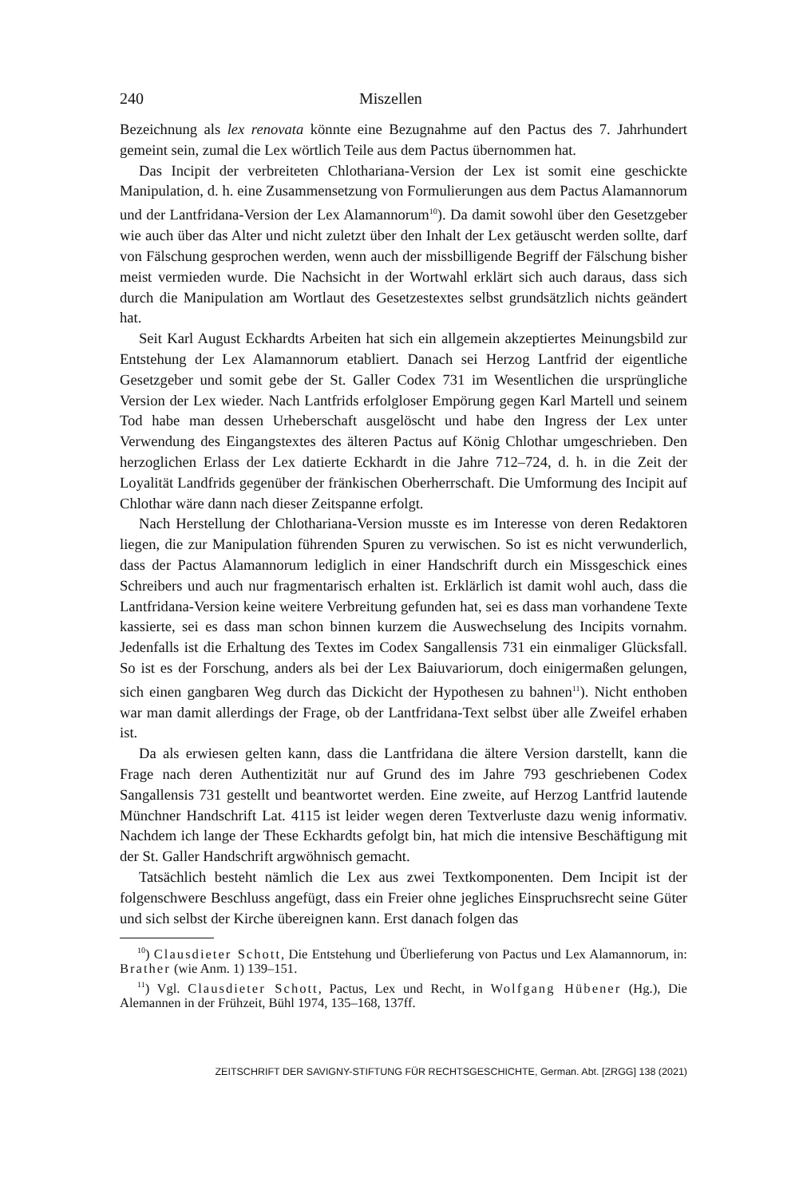240 Miszellen
Bezeichnung als lex renovata könnte eine Bezugnahme auf den Pactus des 7. Jahrhundert gemeint sein, zumal die Lex wörtlich Teile aus dem Pactus übernommen hat.
Das Incipit der verbreiteten Chlothariana-Version der Lex ist somit eine geschickte Manipulation, d. h. eine Zusammensetzung von Formulierungen aus dem Pactus Alamannorum und der Lantfridana-Version der Lex Alamannorum<sup>10</sup>). Da damit sowohl über den Gesetzgeber wie auch über das Alter und nicht zuletzt über den Inhalt der Lex getäuscht werden sollte, darf von Fälschung gesprochen werden, wenn auch der missbilligende Begriff der Fälschung bisher meist vermieden wurde. Die Nachsicht in der Wortwahl erklärt sich auch daraus, dass sich durch die Manipulation am Wortlaut des Gesetzestextes selbst grundsätzlich nichts geändert hat.
Seit Karl August Eckhardts Arbeiten hat sich ein allgemein akzeptiertes Meinungsbild zur Entstehung der Lex Alamannorum etabliert. Danach sei Herzog Lantfrid der eigentliche Gesetzgeber und somit gebe der St. Galler Codex 731 im Wesentlichen die ursprüngliche Version der Lex wieder. Nach Lantfrids erfolgloser Empörung gegen Karl Martell und seinem Tod habe man dessen Urheberschaft ausgelöscht und habe den Ingress der Lex unter Verwendung des Eingangstextes des älteren Pactus auf König Chlothar umgeschrieben. Den herzoglichen Erlass der Lex datierte Eckhardt in die Jahre 712–724, d. h. in die Zeit der Loyalität Landfrids gegenüber der fränkischen Oberherrschaft. Die Umformung des Incipit auf Chlothar wäre dann nach dieser Zeitspanne erfolgt.
Nach Herstellung der Chlothariana-Version musste es im Interesse von deren Redaktoren liegen, die zur Manipulation führenden Spuren zu verwischen. So ist es nicht verwunderlich, dass der Pactus Alamannorum lediglich in einer Handschrift durch ein Missgeschick eines Schreibers und auch nur fragmentarisch erhalten ist. Erklärlich ist damit wohl auch, dass die Lantfridana-Version keine weitere Verbreitung gefunden hat, sei es dass man vorhandene Texte kassierte, sei es dass man schon binnen kurzem die Auswechselung des Incipits vornahm. Jedenfalls ist die Erhaltung des Textes im Codex Sangallensis 731 ein einmaliger Glücksfall. So ist es der Forschung, anders als bei der Lex Baiuvariorum, doch einigermaßen gelungen, sich einen gangbaren Weg durch das Dickicht der Hypothesen zu bahnen<sup>11</sup>). Nicht enthoben war man damit allerdings der Frage, ob der Lantfridana-Text selbst über alle Zweifel erhaben ist.
Da als erwiesen gelten kann, dass die Lantfridana die ältere Version darstellt, kann die Frage nach deren Authentizität nur auf Grund des im Jahre 793 geschriebenen Codex Sangallensis 731 gestellt und beantwortet werden. Eine zweite, auf Herzog Lantfrid lautende Münchner Handschrift Lat. 4115 ist leider wegen deren Textverluste dazu wenig informativ. Nachdem ich lange der These Eckhardts gefolgt bin, hat mich die intensive Beschäftigung mit der St. Galler Handschrift argwöhnisch gemacht.
Tatsächlich besteht nämlich die Lex aus zwei Textkomponenten. Dem Incipit ist der folgenschwere Beschluss angefügt, dass ein Freier ohne jegliches Einspruchsrecht seine Güter und sich selbst der Kirche übereignen kann. Erst danach folgen das
<sup>10</sup>) Clausdieter Schott, Die Entstehung und Überlieferung von Pactus und Lex Alamannorum, in: Brather (wie Anm. 1) 139–151.
<sup>11</sup>) Vgl. Clausdieter Schott, Pactus, Lex und Recht, in Wolfgang Hübener (Hg.), Die Alemannen in der Frühzeit, Bühl 1974, 135–168, 137ff.
ZEITSCHRIFT DER SAVIGNY-STIFTUNG FÜR RECHTSGESCHICHTE, German. Abt. [ZRGG] 138 (2021)